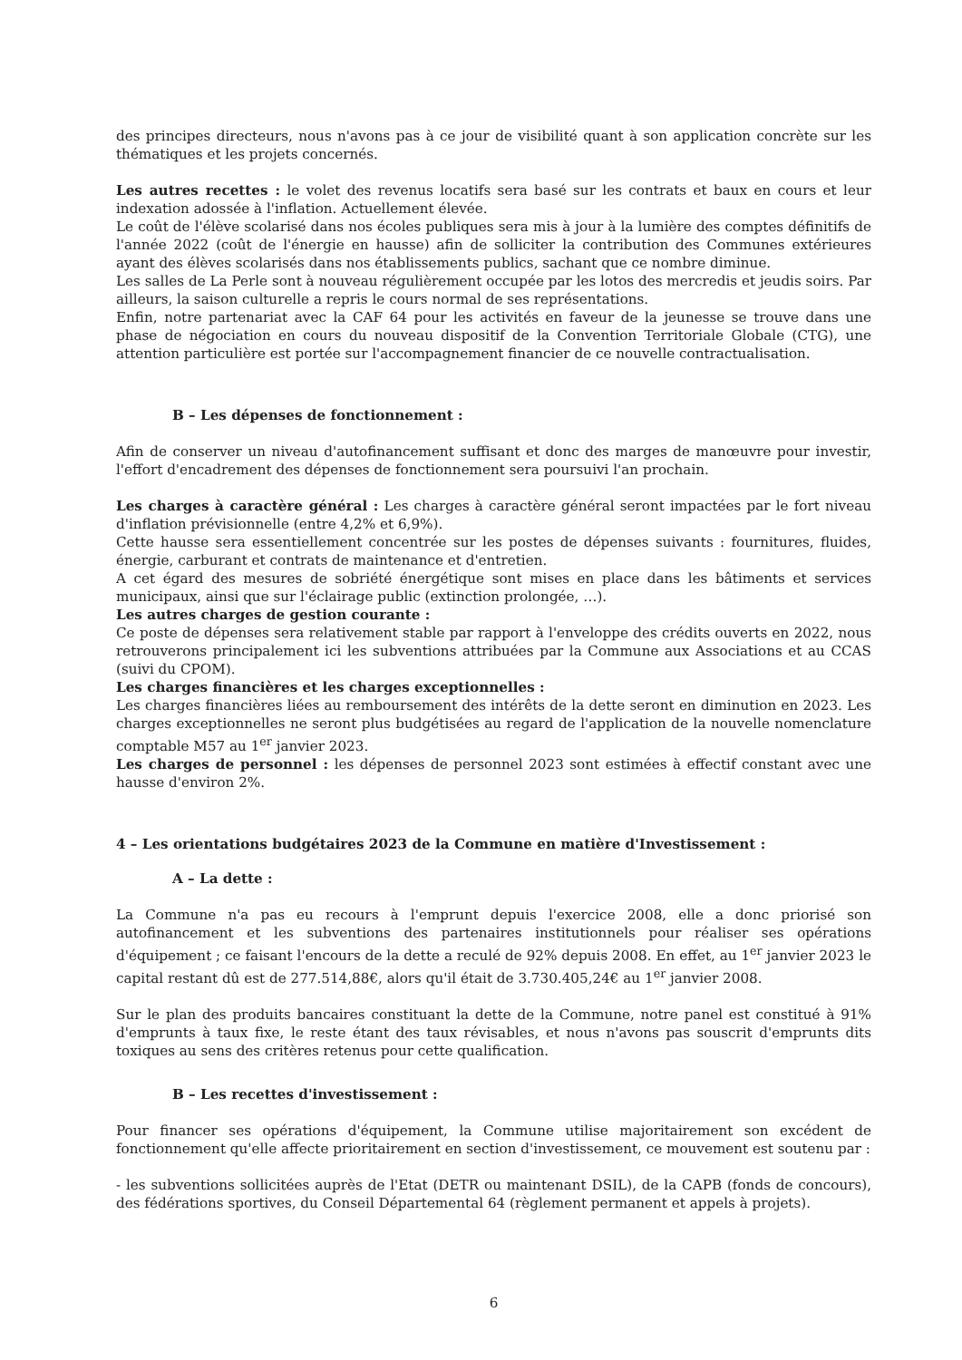des principes directeurs, nous n'avons pas à ce jour de visibilité quant à son application concrète sur les thématiques et les projets concernés.
Les autres recettes : le volet des revenus locatifs sera basé sur les contrats et baux en cours et leur indexation adossée à l'inflation. Actuellement élevée.
Le coût de l'élève scolarisé dans nos écoles publiques sera mis à jour à la lumière des comptes définitifs de l'année 2022 (coût de l'énergie en hausse) afin de solliciter la contribution des Communes extérieures ayant des élèves scolarisés dans nos établissements publics, sachant que ce nombre diminue.
Les salles de La Perle sont à nouveau régulièrement occupée par les lotos des mercredis et jeudis soirs. Par ailleurs, la saison culturelle a repris le cours normal de ses représentations.
Enfin, notre partenariat avec la CAF 64 pour les activités en faveur de la jeunesse se trouve dans une phase de négociation en cours du nouveau dispositif de la Convention Territoriale Globale (CTG), une attention particulière est portée sur l'accompagnement financier de ce nouvelle contractualisation.
B – Les dépenses de fonctionnement :
Afin de conserver un niveau d'autofinancement suffisant et donc des marges de manœuvre pour investir, l'effort d'encadrement des dépenses de fonctionnement sera poursuivi l'an prochain.
Les charges à caractère général : Les charges à caractère général seront impactées par le fort niveau d'inflation prévisionnelle (entre 4,2% et 6,9%).
Cette hausse sera essentiellement concentrée sur les postes de dépenses suivants : fournitures, fluides, énergie, carburant et contrats de maintenance et d'entretien.
A cet égard des mesures de sobriété énergétique sont mises en place dans les bâtiments et services municipaux, ainsi que sur l'éclairage public (extinction prolongée, …).
Les autres charges de gestion courante :
Ce poste de dépenses sera relativement stable par rapport à l'enveloppe des crédits ouverts en 2022, nous retrouverons principalement ici les subventions attribuées par la Commune aux Associations et au CCAS (suivi du CPOM).
Les charges financières et les charges exceptionnelles :
Les charges financières liées au remboursement des intérêts de la dette seront en diminution en 2023. Les charges exceptionnelles ne seront plus budgétisées au regard de l'application de la nouvelle nomenclature comptable M57 au 1<sup>er</sup> janvier 2023.
Les charges de personnel : les dépenses de personnel 2023 sont estimées à effectif constant avec une hausse d'environ 2%.
4 – Les orientations budgétaires 2023 de la Commune en matière d'Investissement :
A – La dette :
La Commune n'a pas eu recours à l'emprunt depuis l'exercice 2008, elle a donc priorisé son autofinancement et les subventions des partenaires institutionnels pour réaliser ses opérations d'équipement ; ce faisant l'encours de la dette a reculé de 92% depuis 2008. En effet, au 1<sup>er</sup> janvier 2023 le capital restant dû est de 277.514,88€, alors qu'il était de 3.730.405,24€ au 1<sup>er</sup> janvier 2008.
Sur le plan des produits bancaires constituant la dette de la Commune, notre panel est constitué à 91% d'emprunts à taux fixe, le reste étant des taux révisables, et nous n'avons pas souscrit d'emprunts dits toxiques au sens des critères retenus pour cette qualification.
B – Les recettes d'investissement :
Pour financer ses opérations d'équipement, la Commune utilise majoritairement son excédent de fonctionnement qu'elle affecte prioritairement en section d'investissement, ce mouvement est soutenu par :
- les subventions sollicitées auprès de l'Etat (DETR ou maintenant DSIL), de la CAPB (fonds de concours), des fédérations sportives, du Conseil Départemental 64 (règlement permanent et appels à projets).
6